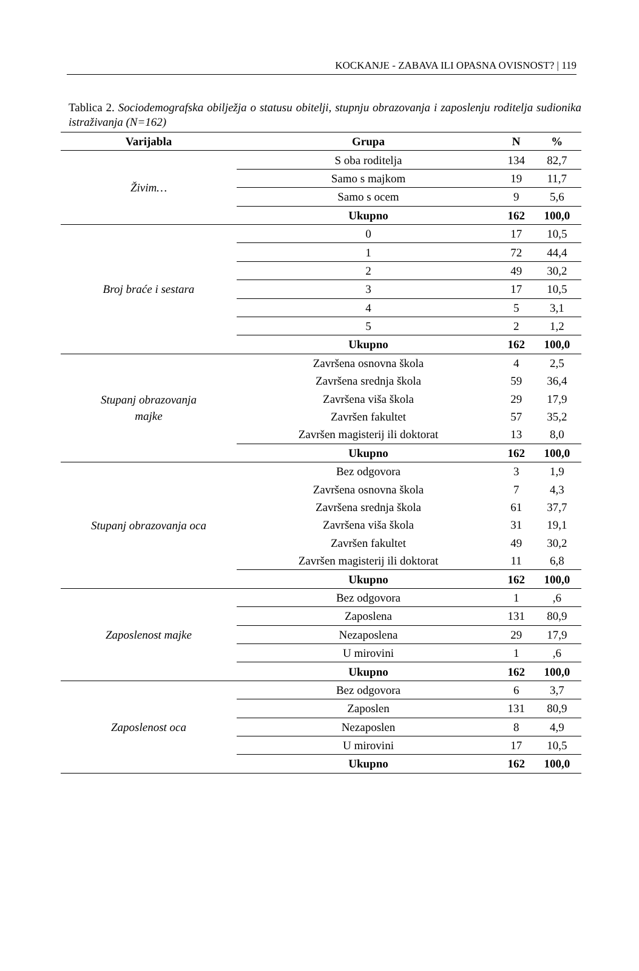KOCKANJE - ZABAVA ILI OPASNA OVISNOST? | 119
Tablica 2. Sociodemografska obilježja o statusu obitelji, stupnju obrazovanja i zaposlenju roditelja sudionika istraživanja (N=162)
| Varijabla | Grupa | N | % |
| --- | --- | --- | --- |
| Živim… | S oba roditelja | 134 | 82,7 |
| | Samo s majkom | 19 | 11,7 |
| | Samo s ocem | 9 | 5,6 |
| | Ukupno | 162 | 100,0 |
| Broj braće i sestara | 0 | 17 | 10,5 |
| | 1 | 72 | 44,4 |
| | 2 | 49 | 30,2 |
| | 3 | 17 | 10,5 |
| | 4 | 5 | 3,1 |
| | 5 | 2 | 1,2 |
| | Ukupno | 162 | 100,0 |
| Stupanj obrazovanja majke | Završena osnovna škola | 4 | 2,5 |
| | Završena srednja škola | 59 | 36,4 |
| | Završena viša škola | 29 | 17,9 |
| | Završen fakultet | 57 | 35,2 |
| | Završen magisterij ili doktorat | 13 | 8,0 |
| | Ukupno | 162 | 100,0 |
| Stupanj obrazovanja oca | Bez odgovora | 3 | 1,9 |
| | Završena osnovna škola | 7 | 4,3 |
| | Završena srednja škola | 61 | 37,7 |
| | Završena viša škola | 31 | 19,1 |
| | Završen fakultet | 49 | 30,2 |
| | Završen magisterij ili doktorat | 11 | 6,8 |
| | Ukupno | 162 | 100,0 |
| Zaposlenost majke | Bez odgovora | 1 | ,6 |
| | Zaposlena | 131 | 80,9 |
| | Nezaposlena | 29 | 17,9 |
| | U mirovini | 1 | ,6 |
| | Ukupno | 162 | 100,0 |
| Zaposlenost oca | Bez odgovora | 6 | 3,7 |
| | Zaposlen | 131 | 80,9 |
| | Nezaposlen | 8 | 4,9 |
| | U mirovini | 17 | 10,5 |
| | Ukupno | 162 | 100,0 |